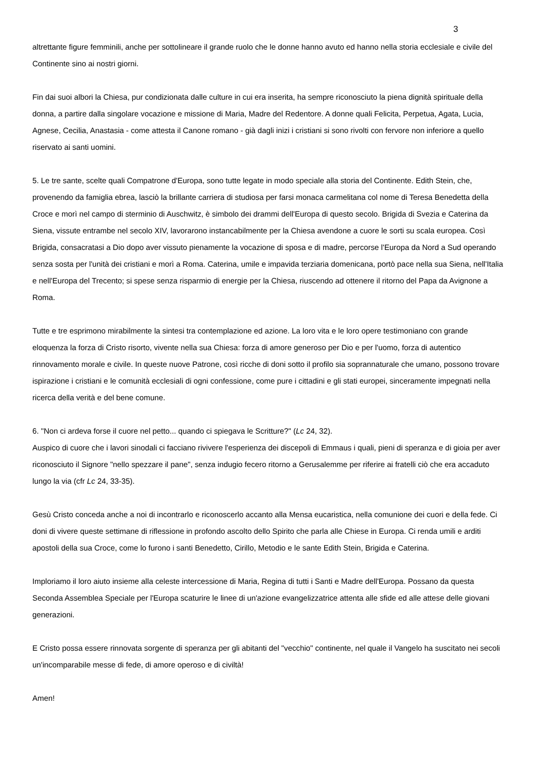3
altrettante figure femminili, anche per sottolineare il grande ruolo che le donne hanno avuto ed hanno nella storia ecclesiale e civile del Continente sino ai nostri giorni.
Fin dai suoi albori la Chiesa, pur condizionata dalle culture in cui era inserita, ha sempre riconosciuto la piena dignità spirituale della donna, a partire dalla singolare vocazione e missione di Maria, Madre del Redentore. A donne quali Felicita, Perpetua, Agata, Lucia, Agnese, Cecilia, Anastasia - come attesta il Canone romano - già dagli inizi i cristiani si sono rivolti con fervore non inferiore a quello riservato ai santi uomini.
5. Le tre sante, scelte quali Compatrone d'Europa, sono tutte legate in modo speciale alla storia del Continente. Edith Stein, che, provenendo da famiglia ebrea, lasciò la brillante carriera di studiosa per farsi monaca carmelitana col nome di Teresa Benedetta della Croce e morì nel campo di sterminio di Auschwitz, è simbolo dei drammi dell'Europa di questo secolo. Brigida di Svezia e Caterina da Siena, vissute entrambe nel secolo XIV, lavorarono instancabilmente per la Chiesa avendone a cuore le sorti su scala europea. Così Brigida, consacratasi a Dio dopo aver vissuto pienamente la vocazione di sposa e di madre, percorse l'Europa da Nord a Sud operando senza sosta per l'unità dei cristiani e morì a Roma. Caterina, umile e impavida terziaria domenicana, portò pace nella sua Siena, nell'Italia e nell'Europa del Trecento; si spese senza risparmio di energie per la Chiesa, riuscendo ad ottenere il ritorno del Papa da Avignone a Roma.
Tutte e tre esprimono mirabilmente la sintesi tra contemplazione ed azione. La loro vita e le loro opere testimoniano con grande eloquenza la forza di Cristo risorto, vivente nella sua Chiesa: forza di amore generoso per Dio e per l'uomo, forza di autentico rinnovamento morale e civile. In queste nuove Patrone, così ricche di doni sotto il profilo sia soprannaturale che umano, possono trovare ispirazione i cristiani e le comunità ecclesiali di ogni confessione, come pure i cittadini e gli stati europei, sinceramente impegnati nella ricerca della verità e del bene comune.
6. "Non ci ardeva forse il cuore nel petto... quando ci spiegava le Scritture?" (Lc 24, 32).
Auspico di cuore che i lavori sinodali ci facciano rivivere l'esperienza dei discepoli di Emmaus i quali, pieni di speranza e di gioia per aver riconosciuto il Signore "nello spezzare il pane", senza indugio fecero ritorno a Gerusalemme per riferire ai fratelli ciò che era accaduto lungo la via (cfr Lc 24, 33-35).
Gesù Cristo conceda anche a noi di incontrarlo e riconoscerlo accanto alla Mensa eucaristica, nella comunione dei cuori e della fede. Ci doni di vivere queste settimane di riflessione in profondo ascolto dello Spirito che parla alle Chiese in Europa. Ci renda umili e arditi apostoli della sua Croce, come lo furono i santi Benedetto, Cirillo, Metodio e le sante Edith Stein, Brigida e Caterina.
Imploriamo il loro aiuto insieme alla celeste intercessione di Maria, Regina di tutti i Santi e Madre dell'Europa. Possano da questa Seconda Assemblea Speciale per l'Europa scaturire le linee di un'azione evangelizzatrice attenta alle sfide ed alle attese delle giovani generazioni.
E Cristo possa essere rinnovata sorgente di speranza per gli abitanti del "vecchio" continente, nel quale il Vangelo ha suscitato nei secoli un'incomparabile messe di fede, di amore operoso e di civiltà!
Amen!